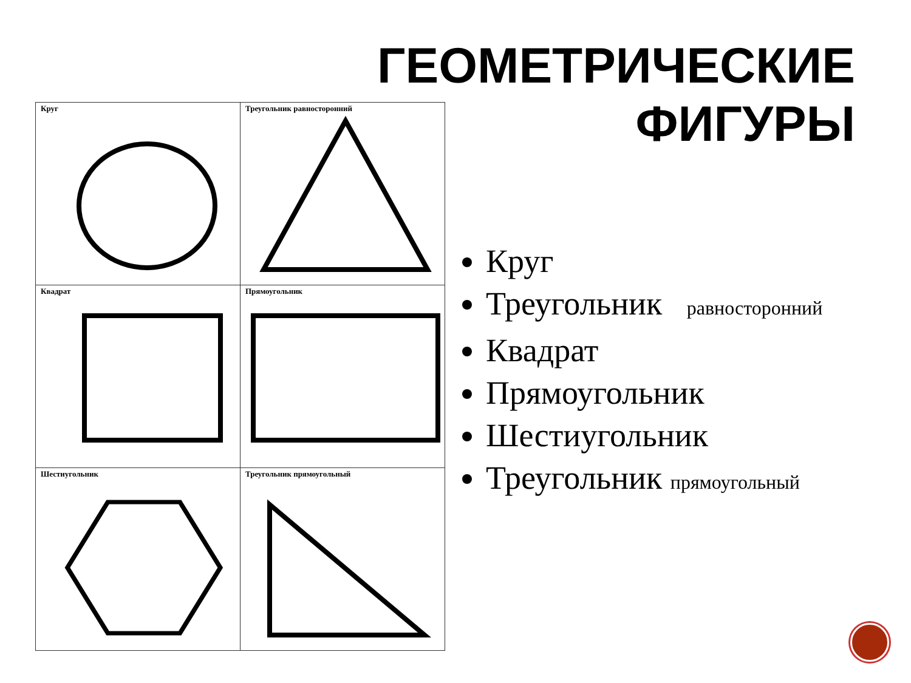ГЕОМЕТРИЧЕСКИЕ
ФИГУРЫ
| Круг | Треугольник равносторонний |
| Квадрат | Прямоугольник |
| Шестиугольник | Треугольник прямоугольный |
Круг
Треугольник равносторонний
Квадрат
Прямоугольник
Шестиугольник
Треугольник прямоугольный